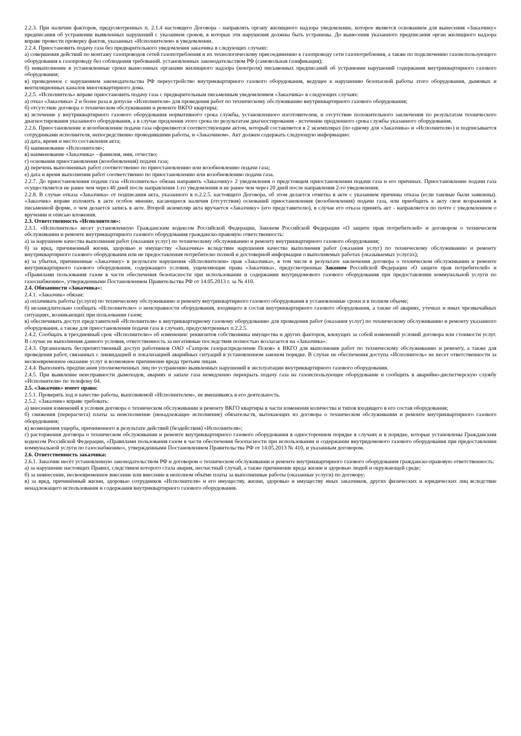2.2.3. При наличии факторов, предусмотренных п. 2.1.4 настоящего Договора - направлять органу жилищного надзора уведомление, которое является основанием для вынесения «Заказчику» предписания об устранении выявленных нарушений с указанием сроков, в которые эти нарушения должны быть устранены. До вынесения указанного предписания орган жилищного надзора вправе провести проверку фактов, указанных «Исполнителем» в уведомлении.
2.2.4. Приостановить подачу газа без предварительного уведомления заказчика в следующих случаях:
а) совершения действий по монтажу газопроводов сетей газопотребления и их технологическому присоединению к газопроводу сети газопотребления, а также по подключению газоиспользующего оборудования к газопроводу без соблюдения требований. установленных законодательством РФ (самовольная газификация);
б) невыполнение в установленные сроки вынесенных органами жилищного надзора (контроля) письменных предписаний об устранении нарушений содержания внутриквартирного газового оборудования;
в) проведенное с нарушением законодательства РФ переустройство внутриквартирного газового оборудования, ведущее к нарушению безопасной работы этого оборудования, дымовых и вентиляционных каналов многоквартирного дома.
2.2.5. «Исполнитель» вправе приостановить подачу газа с предварительным письменным уведомлением «Заказчика» в следующих случаях:
а) отказ «Заказчика» 2 и более раза в допуске «Исполнителя» для проведения работ по техническому обслуживанию внутриквартирного газового оборудования;
б) отсутствие договора о техническом обслуживании и ремонте ВКГО квартиры;
в) истечение у внутриквартирного газового оборудования нормативного срока службы, установленного изготовителем, и отсутствие положительного заключения по результатам технического диагностирования указанного оборудования, а в случае продления этого срока по результатам диагностирования - истечение продленного срока службы указанного оборудования.
2.2.6. Приостановление и возобновление подачи газа оформляются соответствующим актом, который составляется в 2 экземплярах (по одному для «Заказчика» и «Исполнителя») и подписывается сотрудниками исполнителя, непосредственно проводившими работы, и «Заказчиком». Акт должен содержать следующую информацию:
а) дата, время и место составления акта;
б) наименование «Исполнителя»;
в) наименование «Заказчика» - фамилия, имя, отчество;
г) основания приостановления (возобновления) подачи газа;
д) перечень выполненных работ соответственно по приостановлению или возобновлению подачи газа;
е) дата и время выполнения работ соответственно по приостановлению или возобновлению подачи газа.
2.2.7. До приостановления подачи газа «Исполнитель» обязан направить «Заказчику» 2 уведомления о предстоящем приостановлении подачи газа и его причинах. Приостановление подачи газа осуществляется не ранее чем через 40 дней после направления 1-го уведомления и не ранее чем через 20 дней после направления 2-го уведомления.
2.2.8. В случае отказа «Заказчика» от подписания акта, указанного в п.2.2.5. настоящего Договора, об этом делается отметка в акте с указанием причины отказа (если таковые были заявлены). «Заказчик» вправе изложить в акте особое мнение, касающееся наличия (отсутствия) оснований приостановления (возобновления) подачи газа, или приобщить к акту свои возражения в письменной форме, о чем делается запись в акте. Второй экземпляр акта вручается «Заказчику» (его представителю), в случае его отказа принять акт - направляется по почте с уведомлением о вручении и описью вложения.
2.3. Ответственность «Исполнителя»:
2.3.1. «Исполнитель» несет установленную Гражданским кодексом Российской Федерации, Законом Российской Федерации «О защите прав потребителей» и договором о техническом обслуживании и ремонте внутриквартирного газового оборудования гражданско-правовую ответственность:
а) за нарушение качества выполнения работ (оказания услуг) по техническому обслуживанию и ремонту внутриквартирного газового оборудования;
б) за вред, причиненный жизни, здоровью и имуществу «Заказчика» вследствие нарушения качества выполнения работ (оказания услуг) по техническому обслуживанию и ремонту внутриквартирного газового оборудования или не предоставления потребителю полной и достоверной информации о выполняемых работах (оказываемых услугах);
в) за убытки, причиненные «Заказчику» в результате нарушения «Исполнителем» прав «Заказчика», в том числе в результате заключения договора о техническом обслуживании и ремонте внутриквартирного газового оборудования, содержащего условия, ущемляющие права «Заказчика», предусмотренные Законом Российской Федерации «О защите прав потребителей» и «Правилами пользования газом в части обеспечения безопасности при использовании и содержании внутридомового газового оборудования при предоставлении коммунальной услуги по газоснабжению», утвержденными Постановлением Правительства РФ от 14.05.2013 г. за № 410.
2.4. Обязанности «Заказчика»:
2.4.1. «Заказчик» обязан:
а) оплачивать работы (услуги) по техническому обслуживанию и ремонту внутриквартирного газового оборудования в установленные сроки и в полном объеме;
б) незамедлительно сообщать «Исполнителю» о неисправности оборудования, входящего в состав внутриквартирного газового оборудования, а также об авариях, утечках и иных чрезвычайных ситуациях, возникающих при пользовании газом;
в) обеспечивать доступ представителей «Исполнителя» к внутриквартирному газовому оборудованию для проведения работ (оказания услуг) по техническому обслуживанию и ремонту указанного оборудования, а также для приостановления подачи газа в случаях, предусмотренных п.2.2.5.
2.4.2. Сообщать в трехдневный срок «Исполнителю» об изменении: реквизитов собственника имущества и других факторов, влекущих за собой изменений условий договора или стоимости услуг. В случае не выполнения данного условия, ответственность за негативные последствия полностью возлагается на «Заказчика».
2.4.3. Организовать беспрепятственный доступ работников ОАО «Газпром газораспределение Псков» к ВКГО для выполнения работ по техническому обслуживанию и ремонту, а также для проведения работ, связанных с ликвидацией и локализацией аварийных ситуаций в установленном законом порядке. В случае не обеспечения доступа «Исполнитель» не несет ответственности за несвоевременное оказание услуг и возможное причинение вреда третьим лицам.
2.4.4. Выполнять предписания уполномоченных лиц по устранению выявленных нарушений в эксплуатации внутриквартирного газового оборудования.
2.4.5. При выявление неисправности дымоходов, авариях и запахе газа немедленно перекрыть подачу газа на газоиспользующее оборудование и сообщить в аварийно-диспетчерскую службу «Исполнителя» по телефону 04.
2.5. «Заказчик» имеет право:
2.5.1. Проверять ход и качество работы, выполняемой «Исполнителем», не вмешиваясь в его деятельность.
2.5.2. «Заказчик» вправе требовать:
а) внесения изменений в условия договора о техническом обслуживании и ремонту ВКГО квартиры в части изменения количества и типов входящего в его состав оборудования;
б) снижения (перерасчета) платы за неисполнение (ненадлежащее исполнение) обязательств, вытекающих из договора о техническом обслуживании и ремонте внутриквартирного газового оборудования;
в) возмещения ущерба, причиненного в результате действий (бездействия) «Исполнителя»;
г) расторжения договора о техническом обслуживании и ремонте внутриквартирного газового оборудования в одностороннем порядке в случаях и в порядке, которые установлены Гражданским кодексом Российской Федерации, «Правилами пользования газом в части обеспечения безопасности при использовании и содержании внутридомового газового оборудования при предоставлении коммунальной услуги по газоснабжению», утвержденными Постановлением Правительства РФ от 14.05.2013 № 410, и указанным договором.
2.6. Ответственность заказчика:
2.6.1. Заказчик несёт установленную законодательством РФ и договором о техническом обслуживании и ремонте внутриквартирного газового оборудования гражданско-правовую ответственность:
а) за нарушение настоящих Правил, следствием которого стала авария, несчастный случай, а также причинение вреда жизни и здоровью людей и окружающей среде;
б) за невнесение, несвоевременное внесение или внесение в неполном объёме платы за выполненные работы (оказанные услуги) по договору;
в) за вред, причинённый жизни, здоровью сотрудников «Исполнителя» и его имуществу, жизни, здоровью и имуществу иных заказчиков, других физических и юридических лиц вследствие ненадлежащего использования и содержания внутриквартирного газового оборудования.